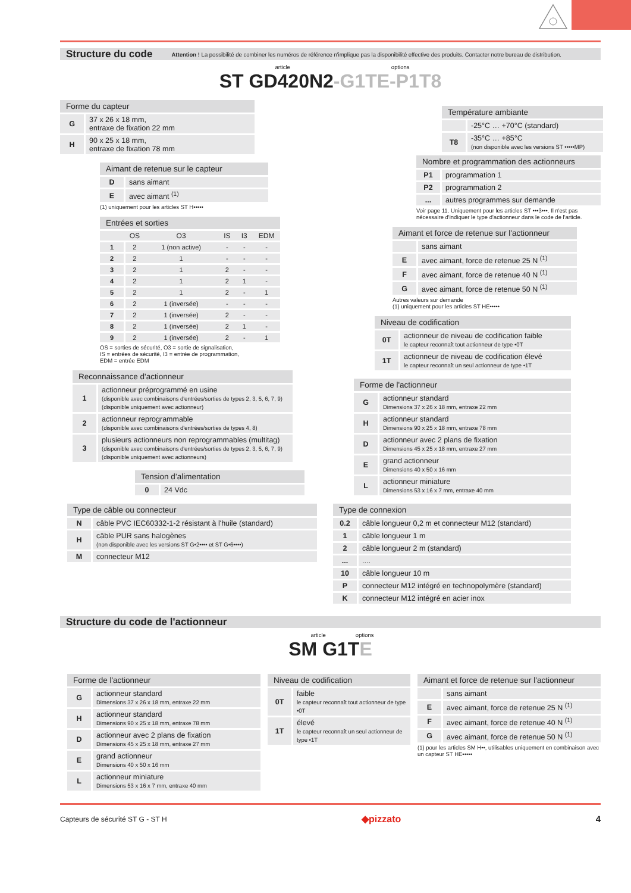Structure du code
Attention ! La possibilité de combiner les numéros de référence n'implique pas la disponibilité effective des produits. Contacter notre bureau de distribution.
article options
ST GD420N2-G1TE-P1T8
| Forme du capteur | |
| --- | --- |
| G | 37 x 26 x 18 mm, entraxe de fixation 22 mm |
| H | 90 x 25 x 18 mm, entraxe de fixation 78 mm |
| Aimant de retenue sur le capteur | |
| --- | --- |
| D | sans aimant |
| E | avec aimant <sup>(1)</sup> |
(1) uniquement pour les articles ST H•••••
| Entrées et sorties | | | | | |
| --- | --- | --- | --- | --- | --- |
| | OS | O3 | IS | I3 | EDM |
| 1 | 2 | 1 (non active) | - | - | - |
| 2 | 2 | 1 | - | - | - |
| 3 | 2 | 1 | 2 | - | - |
| 4 | 2 | 1 | 2 | 1 | - |
| 5 | 2 | 1 | 2 | - | 1 |
| 6 | 2 | 1 (inversée) | - | - | - |
| 7 | 2 | 1 (inversée) | 2 | - | - |
| 8 | 2 | 1 (inversée) | 2 | 1 | - |
| 9 | 2 | 1 (inversée) | 2 | - | 1 |
OS = sorties de sécurité, O3 = sortie de signalisation,
IS = entrées de sécurité, I3 = entrée de programmation,
EDM = entrée EDM
| Reconnaissance d'actionneur | |
| --- | --- |
| 1 | actionneur préprogrammé en usine (disponible avec combinaisons d'entrées/sorties de types 2, 3, 5, 6, 7, 9) (disponible uniquement avec actionneur) |
| 2 | actionneur reprogrammable (disponible avec combinaisons d'entrées/sorties de types 4, 8) |
| 3 | plusieurs actionneurs non reprogrammables (multitag) (disponible avec combinaisons d'entrées/sorties de types 2, 3, 5, 6, 7, 9) (disponible uniquement avec actionneurs) |
| Tension d’alimentation | |
| --- | --- |
| 0 | 24 Vdc |
| Type de câble ou connecteur | |
| --- | --- |
| N | câble PVC IEC60332-1-2 résistant à l'huile (standard) |
| H | câble PUR sans halogènes (non disponible avec les versions ST G•2•••• et ST G•6••••) |
| M | connecteur M12 |
| Température ambiante | |
| --- | --- |
| | -25°C … +70°C (standard) |
| T8 | -35°C … +85°C (non disponible avec les versions ST •••••MP) |
| Nombre et programmation des actionneurs | |
| --- | --- |
| P1 | programmation 1 |
| P2 | programmation 2 |
| ... | autres programmes sur demande |
Voir page 11. Uniquement pour les articles ST •••3•••. Il n'est pas nécessaire d'indiquer le type d'actionneur dans le code de l'article.
| Aimant et force de retenue sur l'actionneur | |
| --- | --- |
| | sans aimant |
| E | avec aimant, force de retenue 25 N <sup>(1)</sup> |
| F | avec aimant, force de retenue 40 N <sup>(1)</sup> |
| G | avec aimant, force de retenue 50 N <sup>(1)</sup> |
Autres valeurs sur demande
(1) uniquement pour les articles ST HE•••••
| Niveau de codification | |
| --- | --- |
| 0T | actionneur de niveau de codification faible le capteur reconnaît tout actionneur de type •0T |
| 1T | actionneur de niveau de codification élevé le capteur reconnaît un seul actionneur de type •1T |
| Forme de l'actionneur | |
| --- | --- |
| G | actionneur standard Dimensions 37 x 26 x 18 mm, entraxe 22 mm |
| H | actionneur standard Dimensions 90 x 25 x 18 mm, entraxe 78 mm |
| D | actionneur avec 2 plans de fixation Dimensions 45 x 25 x 18 mm, entraxe 27 mm |
| E | grand actionneur Dimensions 40 x 50 x 16 mm |
| L | actionneur miniature Dimensions 53 x 16 x 7 mm, entraxe 40 mm |
| Type de connexion | |
| --- | --- |
| 0.2 | câble longueur 0,2 m et connecteur M12 (standard) |
| 1 | câble longueur 1 m |
| 2 | câble longueur 2 m (standard) |
| ... | .... |
| 10 | câble longueur 10 m |
| P | connecteur M12 intégré en technopolymère (standard) |
| K | connecteur M12 intégré en acier inox |
Structure du code de l'actionneur
article options
SM G1TE
| Forme de l'actionneur | |
| --- | --- |
| G | actionneur standard Dimensions 37 x 26 x 18 mm, entraxe 22 mm |
| H | actionneur standard Dimensions 90 x 25 x 18 mm, entraxe 78 mm |
| D | actionneur avec 2 plans de fixation Dimensions 45 x 25 x 18 mm, entraxe 27 mm |
| E | grand actionneur Dimensions 40 x 50 x 16 mm |
| L | actionneur miniature Dimensions 53 x 16 x 7 mm, entraxe 40 mm |
| Niveau de codification | |
| --- | --- |
| 0T | faible le capteur reconnaît tout actionneur de type •0T |
| 1T | élevé le capteur reconnaît un seul actionneur de type •1T |
| Aimant et force de retenue sur l'actionneur | |
| --- | --- |
| | sans aimant |
| E | avec aimant, force de retenue 25 N <sup>(1)</sup> |
| F | avec aimant, force de retenue 40 N <sup>(1)</sup> |
| G | avec aimant, force de retenue 50 N <sup>(1)</sup> |
(1) pour les articles SM H••, utilisables uniquement en combinaison avec un capteur ST HE•••••
Capteurs de sécurité ST G - ST H ◆pizzato 4